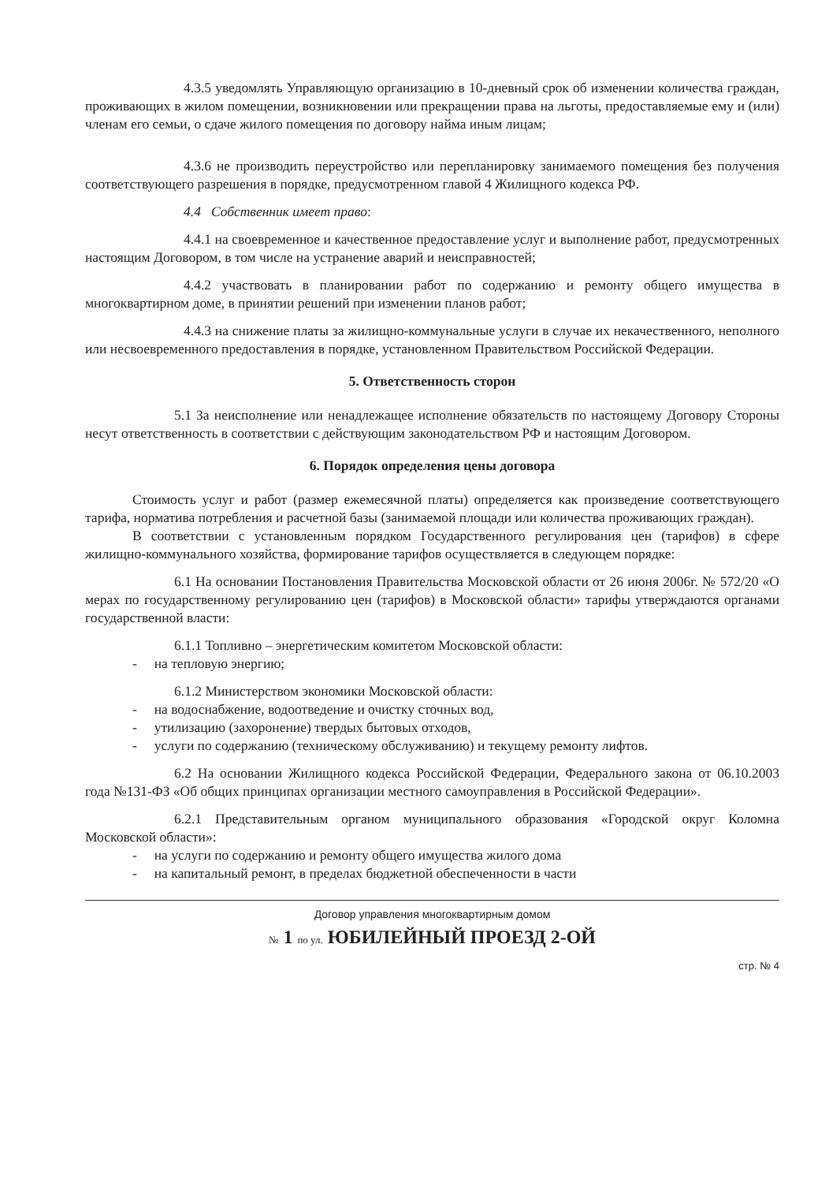4.3.5 уведомлять Управляющую организацию в 10-дневный срок об изменении количества граждан, проживающих в жилом помещении, возникновении или прекращении права на льготы, предоставляемые ему и (или) членам его семьи, о сдаче жилого помещения по договору найма иным лицам;
4.3.6 не производить переустройство или перепланировку занимаемого помещения без получения соответствующего разрешения в порядке, предусмотренном главой 4 Жилищного кодекса РФ.
4.4 Собственник имеет право:
4.4.1 на своевременное и качественное предоставление услуг и выполнение работ, предусмотренных настоящим Договором, в том числе на устранение аварий и неисправностей;
4.4.2 участвовать в планировании работ по содержанию и ремонту общего имущества в многоквартирном доме, в принятии решений при изменении планов работ;
4.4.3 на снижение платы за жилищно-коммунальные услуги в случае их некачественного, неполного или несвоевременного предоставления в порядке, установленном Правительством Российской Федерации.
5. Ответственность сторон
5.1 За неисполнение или ненадлежащее исполнение обязательств по настоящему Договору Стороны несут ответственность в соответствии с действующим законодательством РФ и настоящим Договором.
6. Порядок определения цены договора
Стоимость услуг и работ (размер ежемесячной платы) определяется как произведение соответствующего тарифа, норматива потребления и расчетной базы (занимаемой площади или количества проживающих граждан).
В соответствии с установленным порядком Государственного регулирования цен (тарифов) в сфере жилищно-коммунального хозяйства, формирование тарифов осуществляется в следующем порядке:
6.1 На основании Постановления Правительства Московской области от 26 июня 2006г. № 572/20 «О мерах по государственному регулированию цен (тарифов) в Московской области» тарифы утверждаются органами государственной власти:
6.1.1 Топливно – энергетическим комитетом Московской области:
- на тепловую энергию;
6.1.2 Министерством экономики Московской области:
- на водоснабжение, водоотведение и очистку сточных вод,
- утилизацию (захоронение) твердых бытовых отходов,
- услуги по содержанию (техническому обслуживанию) и текущему ремонту лифтов.
6.2 На основании Жилищного кодекса Российской Федерации, Федерального закона от 06.10.2003 года №131-ФЗ «Об общих принципах организации местного самоуправления в Российской Федерации».
6.2.1 Представительным органом муниципального образования «Городской округ Коломна Московской области»:
- на услуги по содержанию и ремонту общего имущества жилого дома
- на капитальный ремонт, в пределах бюджетной обеспеченности в части
Договор управления многоквартирным домом
№ 1 по ул. ЮБИЛЕЙНЫЙ ПРОЕЗД 2-ОЙ
стр. № 4